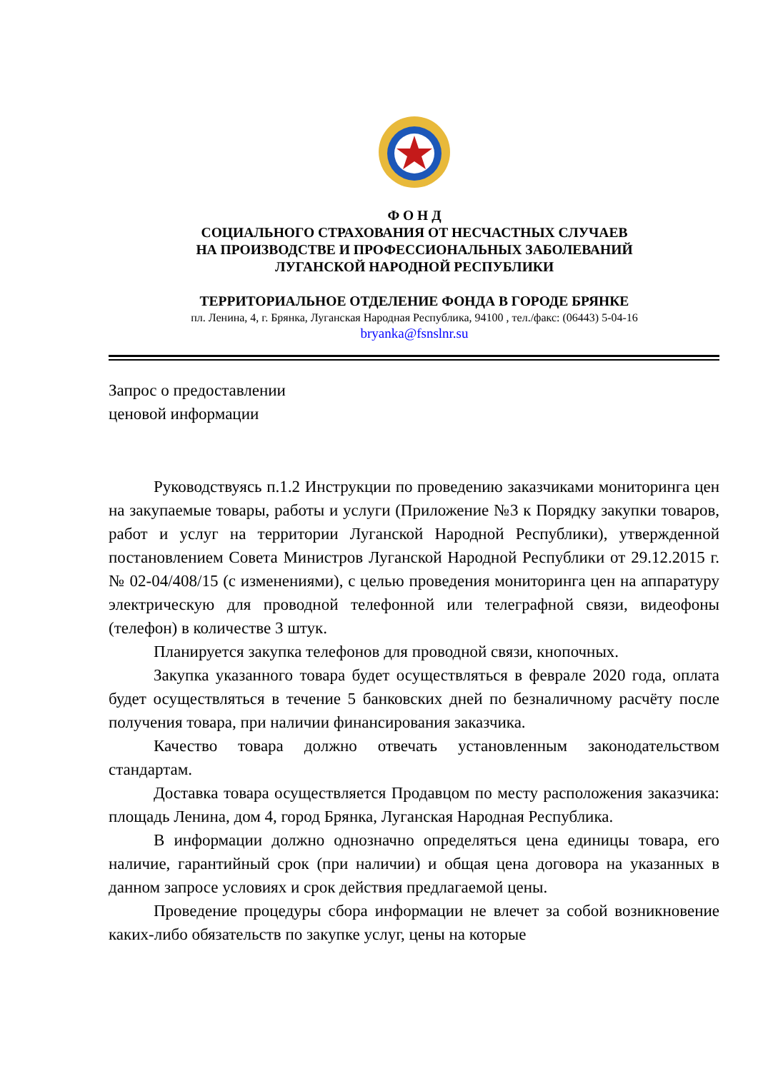Ф О Н Д
СОЦИАЛЬНОГО СТРАХОВАНИЯ ОТ НЕСЧАСТНЫХ СЛУЧАЕВ
НА ПРОИЗВОДСТВЕ И ПРОФЕССИОНАЛЬНЫХ ЗАБОЛЕВАНИЙ
ЛУГАНСКОЙ НАРОДНОЙ РЕСПУБЛИКИ
ТЕРРИТОРИАЛЬНОЕ ОТДЕЛЕНИЕ ФОНДА В ГОРОДЕ БРЯНКЕ
пл. Ленина, 4, г. Брянка, Луганская Народная Республика, 94100 , тел./факс: (06443) 5-04-16
bryanka@fsnslnr.su
Запрос о предоставлении
ценовой информации
Руководствуясь п.1.2 Инструкции по проведению заказчиками мониторинга цен на закупаемые товары, работы и услуги (Приложение №3 к Порядку закупки товаров, работ и услуг на территории Луганской Народной Республики), утвержденной постановлением Совета Министров Луганской Народной Республики от 29.12.2015 г. № 02-04/408/15 (с изменениями), с целью проведения мониторинга цен на аппаратуру электрическую для проводной телефонной или телеграфной связи, видеофоны (телефон) в количестве 3 штук.
Планируется закупка телефонов для проводной связи, кнопочных.
Закупка указанного товара будет осуществляться в феврале 2020 года, оплата будет осуществляться в течение 5 банковских дней по безналичному расчёту после получения товара, при наличии финансирования заказчика.
Качество товара должно отвечать установленным законодательством стандартам.
Доставка товара осуществляется Продавцом по месту расположения заказчика: площадь Ленина, дом 4, город Брянка, Луганская Народная Республика.
В информации должно однозначно определяться цена единицы товара, его наличие, гарантийный срок (при наличии) и общая цена договора на указанных в данном запросе условиях и срок действия предлагаемой цены.
Проведение процедуры сбора информации не влечет за собой возникновение каких-либо обязательств по закупке услуг, цены на которые